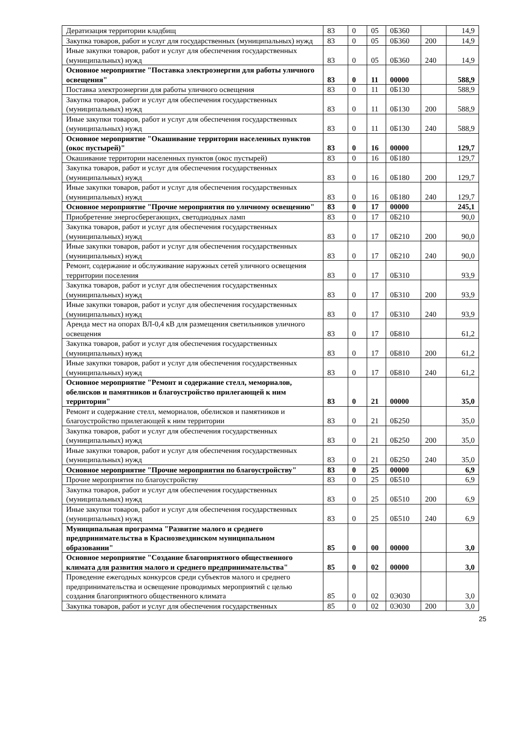| Дератизация территории кладбищ | 83 | 0 | 05 | 0Б360 | | 14,9 |
| Закупка товаров, работ и услуг для государственных (муниципальных) нужд | 83 | 0 | 05 | 0Б360 | 200 | 14,9 |
| Иные закупки товаров, работ и услуг для обеспечения государственных (муниципальных) нужд | 83 | 0 | 05 | 0Б360 | 240 | 14,9 |
| Основное мероприятие "Поставка электроэнергии для работы уличного освещения" | 83 | 0 | 11 | 00000 | | 588,9 |
| Поставка электроэнергии для работы уличного освещения | 83 | 0 | 11 | 0Б130 | | 588,9 |
| Закупка товаров, работ и услуг для обеспечения государственных (муниципальных) нужд | 83 | 0 | 11 | 0Б130 | 200 | 588,9 |
| Иные закупки товаров, работ и услуг для обеспечения государственных (муниципальных) нужд | 83 | 0 | 11 | 0Б130 | 240 | 588,9 |
| Основное мероприятие "Окашивание территории населенных пунктов (окос пустырей)" | 83 | 0 | 16 | 00000 | | 129,7 |
| Окашивание территории населенных пунктов (окос пустырей) | 83 | 0 | 16 | 0Б180 | | 129,7 |
| Закупка товаров, работ и услуг для обеспечения государственных (муниципальных) нужд | 83 | 0 | 16 | 0Б180 | 200 | 129,7 |
| Иные закупки товаров, работ и услуг для обеспечения государственных (муниципальных) нужд | 83 | 0 | 16 | 0Б180 | 240 | 129,7 |
| Основное мероприятие "Прочие мероприятия по уличному освещению" | 83 | 0 | 17 | 00000 | | 245,1 |
| Приобретение энергосберегающих, светодиодных ламп | 83 | 0 | 17 | 0Б210 | | 90,0 |
| Закупка товаров, работ и услуг для обеспечения государственных (муниципальных) нужд | 83 | 0 | 17 | 0Б210 | 200 | 90,0 |
| Иные закупки товаров, работ и услуг для обеспечения государственных (муниципальных) нужд | 83 | 0 | 17 | 0Б210 | 240 | 90,0 |
| Ремонт, содержание и обслуживание наружных сетей уличного освещения территории поселения | 83 | 0 | 17 | 0Б310 | | 93,9 |
| Закупка товаров, работ и услуг для обеспечения государственных (муниципальных) нужд | 83 | 0 | 17 | 0Б310 | 200 | 93,9 |
| Иные закупки товаров, работ и услуг для обеспечения государственных (муниципальных) нужд | 83 | 0 | 17 | 0Б310 | 240 | 93,9 |
| Аренда мест на опорах ВЛ-0,4 кВ для размещения светильников уличного освещения | 83 | 0 | 17 | 0Б810 | | 61,2 |
| Закупка товаров, работ и услуг для обеспечения государственных (муниципальных) нужд | 83 | 0 | 17 | 0Б810 | 200 | 61,2 |
| Иные закупки товаров, работ и услуг для обеспечения государственных (муниципальных) нужд | 83 | 0 | 17 | 0Б810 | 240 | 61,2 |
| Основное мероприятие "Ремонт и содержание стелл, мемориалов, обелисков и памятников и благоустройство прилегающей к ним территории" | 83 | 0 | 21 | 00000 | | 35,0 |
| Ремонт и содержание стелл, мемориалов, обелисков и памятников и благоустройство прилегающей к ним территории | 83 | 0 | 21 | 0Б250 | | 35,0 |
| Закупка товаров, работ и услуг для обеспечения государственных (муниципальных) нужд | 83 | 0 | 21 | 0Б250 | 200 | 35,0 |
| Иные закупки товаров, работ и услуг для обеспечения государственных (муниципальных) нужд | 83 | 0 | 21 | 0Б250 | 240 | 35,0 |
| Основное мероприятие "Прочие мероприятия по благоустройству" | 83 | 0 | 25 | 00000 | | 6,9 |
| Прочие мероприятия по благоустройству | 83 | 0 | 25 | 0Б510 | | 6,9 |
| Закупка товаров, работ и услуг для обеспечения государственных (муниципальных) нужд | 83 | 0 | 25 | 0Б510 | 200 | 6,9 |
| Иные закупки товаров, работ и услуг для обеспечения государственных (муниципальных) нужд | 83 | 0 | 25 | 0Б510 | 240 | 6,9 |
| Муниципальная программа "Развитие малого и среднего предпринимательства в Краснозвездинском муниципальном образовании" | 85 | 0 | 00 | 00000 | | 3,0 |
| Основное мероприятие "Создание благоприятного общественного климата для развития малого и среднего предпринимательства" | 85 | 0 | 02 | 00000 | | 3,0 |
| Проведение ежегодных конкурсов среди субъектов малого и среднего предпринимательства и освещение проводимых мероприятий с целью создания благоприятного общественного климата | 85 | 0 | 02 | 0Э030 | | 3,0 |
| Закупка товаров, работ и услуг для обеспечения государственных | 85 | 0 | 02 | 0Э030 | 200 | 3,0 |
25